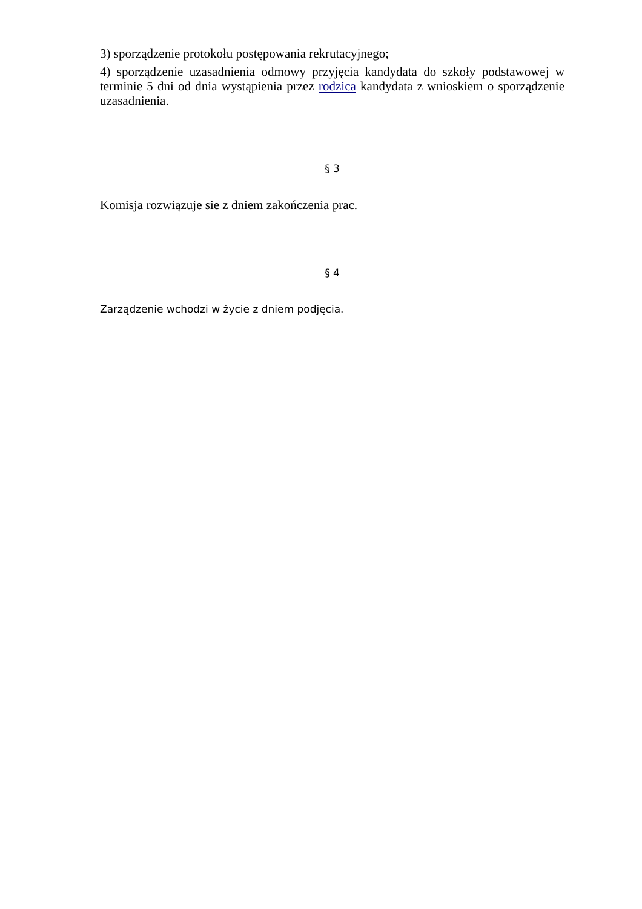3) sporządzenie protokołu postępowania rekrutacyjnego;
4) sporządzenie uzasadnienia odmowy przyjęcia kandydata do szkoły podstawowej w terminie 5 dni od dnia wystąpienia przez rodzica kandydata z wnioskiem o sporządzenie uzasadnienia.
§ 3
Komisja rozwiązuje sie z dniem zakończenia prac.
§ 4
Zarządzenie wchodzi w życie z dniem podjęcia.